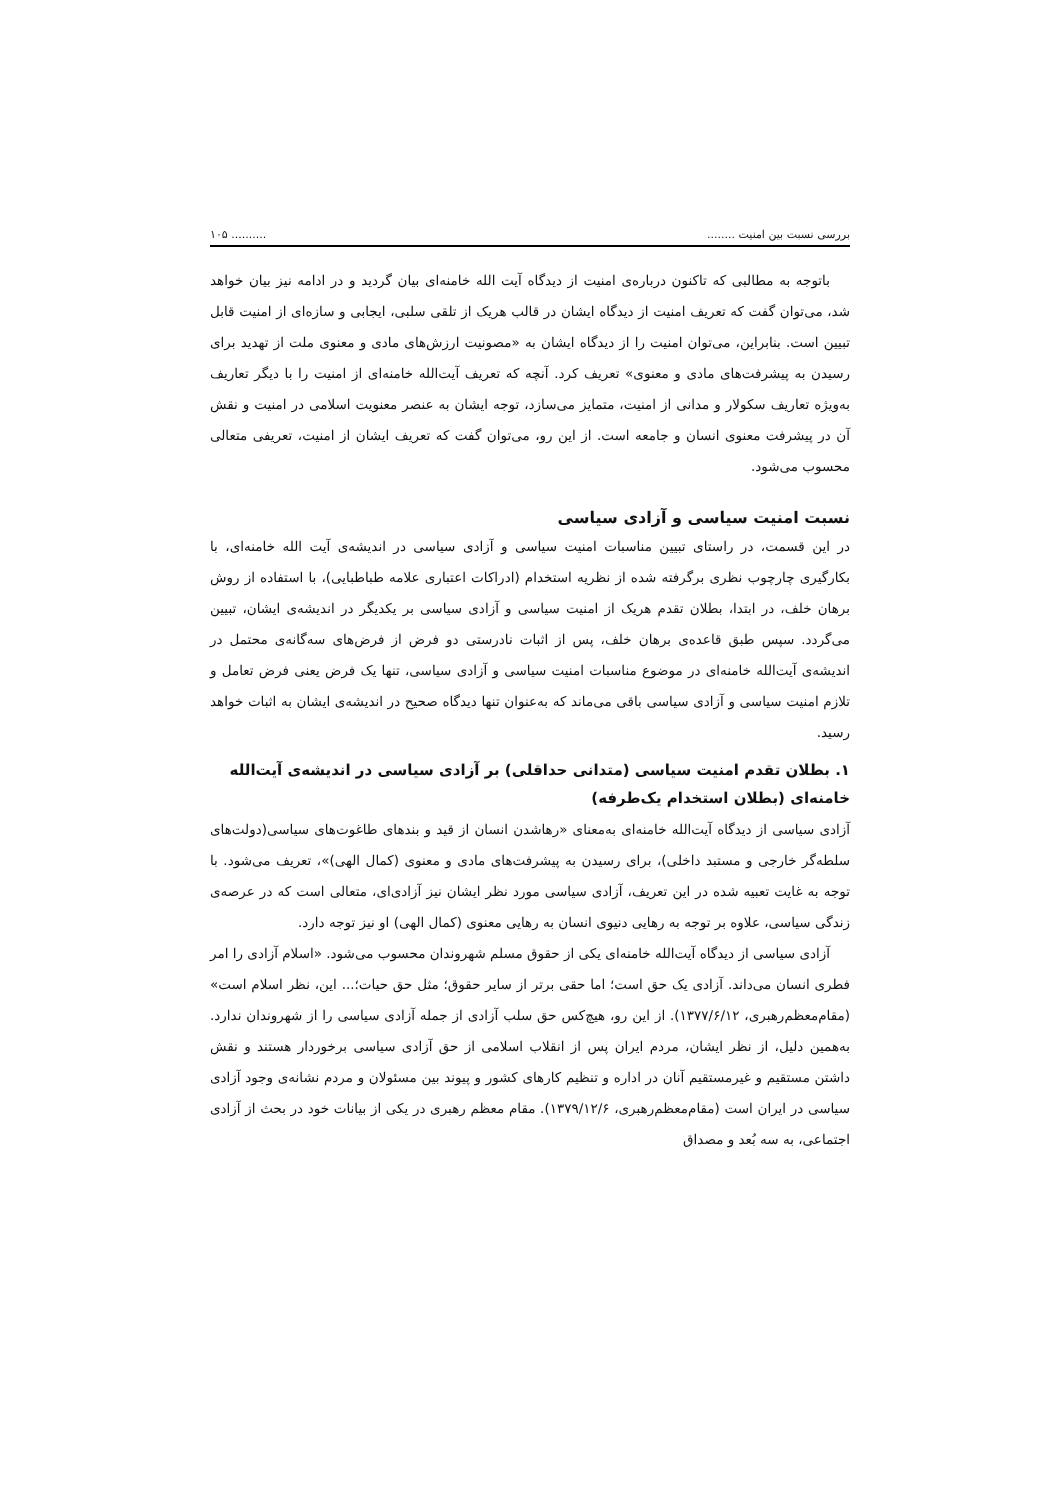بررسی نسبت بین امنیت .................. ۱۰۵
باتوجه به مطالبی که تاکنون درباره‌ی امنیت از دیدگاه آیت الله خامنه‌ای بیان گردید و در ادامه نیز بیان خواهد شد، می‌توان گفت که تعریف امنیت از دیدگاه ایشان در قالب هریک از تلقی سلبی، ایجابی و سازه‌ای از امنیت قابل تبیین است. بنابراین، می‌توان امنیت را از دیدگاه ایشان به «مصونیت ارزش‌های مادی و معنوی ملت از تهدید برای رسیدن به پیشرفت‌های مادی و معنوی» تعریف کرد. آنچه که تعریف آیت‌الله خامنه‌ای از امنیت را با دیگر تعاریف به‌ویژه تعاریف سکولار و مدانی از امنیت، متمایز می‌سازد، توجه ایشان به عنصر معنویت اسلامی در امنیت و نقش آن در پیشرفت معنوی انسان و جامعه است. از این رو، می‌توان گفت که تعریف ایشان از امنیت، تعریفی متعالی محسوب می‌شود.
نسبت امنیت سیاسی و آزادی سیاسی
در این قسمت، در راستای تبیین مناسبات امنیت سیاسی و آزادی سیاسی در اندیشه‌ی آیت الله خامنه‌ای، با بکارگیری چارچوب نظری برگرفته شده از نظریه استخدام (ادراکات اعتباری علامه طباطبایی)، با استفاده از روش برهان خلف، در ابتدا، بطلان تقدم هریک از امنیت سیاسی و آزادی سیاسی بر یکدیگر در اندیشه‌ی ایشان، تبیین می‌گردد. سپس طبق قاعده‌ی برهان خلف، پس از اثبات نادرستی دو فرض از فرض‌های سه‌گانه‌ی محتمل در اندیشه‌ی آیت‌الله خامنه‌ای در موضوع مناسبات امنیت سیاسی و آزادی سیاسی، تنها یک فرض یعنی فرض تعامل و تلازم امنیت سیاسی و آزادی سیاسی باقی می‌ماند که به‌عنوان تنها دیدگاه صحیح در اندیشه‌ی ایشان به اثبات خواهد رسید.
۱. بطلان تقدم امنیت سیاسی (متدانی حداقلی) بر آزادی سیاسی در اندیشه‌ی آیت‌الله خامنه‌ای (بطلان استخدام یک‌طرفه)
آزادی سیاسی از دیدگاه آیت‌الله خامنه‌ای به‌معنای «رهاشدن انسان از قید و بندهای طاغوت‌های سیاسی(دولت‌های سلطه‌گر خارجی و مستبد داخلی)، برای رسیدن به پیشرفت‌های مادی و معنوی (کمال الهی)»، تعریف می‌شود. با توجه به غایت تعبیه شده در این تعریف، آزادی سیاسی مورد نظر ایشان نیز آزادی‌ای، متعالی است که در عرصه‌ی زندگی سیاسی، علاوه بر توجه به رهایی دنیوی انسان به رهایی معنوی (کمال الهی) او نیز توجه دارد.
آزادی سیاسی از دیدگاه آیت‌الله خامنه‌ای یکی از حقوق مسلم شهروندان محسوب می‌شود. «اسلام آزادی را امر فطری انسان می‌داند. آزادی یک حق است؛ اما حقی برتر از سایر حقوق؛ مثل حق حیات؛... این، نظر اسلام است» (مقام‌معظم‌رهبری، ۱۳۷۷/۶/۱۲). از این رو، هیچ‌کس حق سلب آزادی از جمله آزادی سیاسی را از شهروندان ندارد. به‌همین دلیل، از نظر ایشان، مردم ایران پس از انقلاب اسلامی از حق آزادی سیاسی برخوردار هستند و نقش داشتن مستقیم و غیرمستقیم آنان در اداره و تنظیم کارهای کشور و پیوند بین مسئولان و مردم نشانه‌ی وجود آزادی سیاسی در ایران است (مقام‌معظم‌رهبری، ۱۳۷۹/۱۲/۶). مقام معظم رهبری در یکی از بیانات خود در بحث از آزادی اجتماعی، به سه بُعد و مصداق